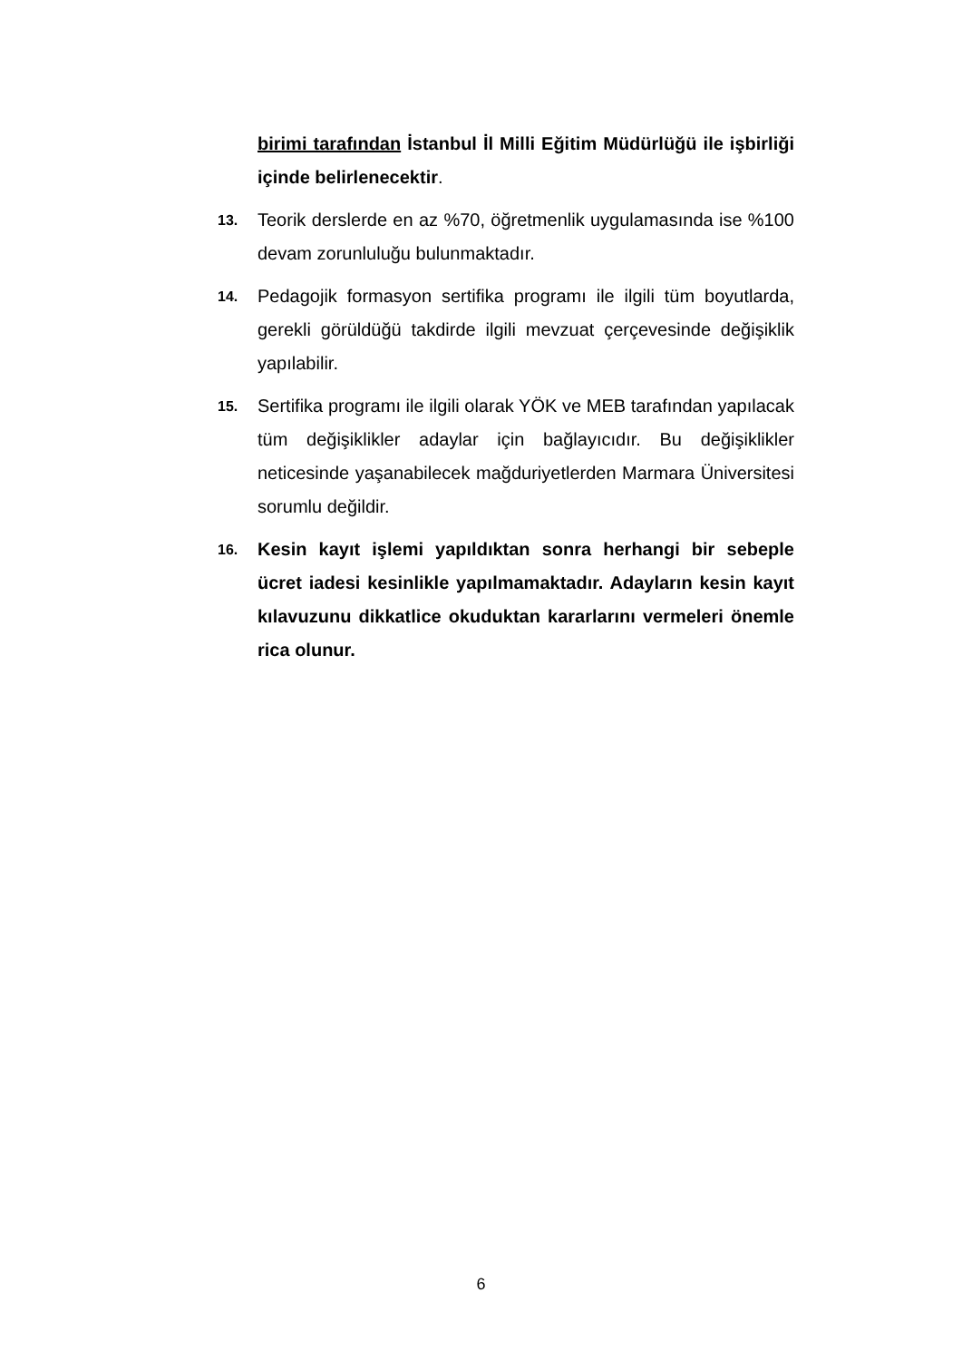birimi tarafından İstanbul İl Milli Eğitim Müdürlüğü ile işbirliği içinde belirlenecektir.
13.
Teorik derslerde en az %70, öğretmenlik uygulamasında ise %100 devam zorunluluğu bulunmaktadır.
14.
Pedagojik formasyon sertifika programı ile ilgili tüm boyutlarda, gerekli görüldüğü takdirde ilgili mevzuat çerçevesinde değişiklik yapılabilir.
15.
Sertifika programı ile ilgili olarak YÖK ve MEB tarafından yapılacak tüm değişiklikler adaylar için bağlayıcıdır. Bu değişiklikler neticesinde yaşanabilecek mağduriyetlerden Marmara Üniversitesi sorumlu değildir.
16.
Kesin kayıt işlemi yapıldıktan sonra herhangi bir sebeple ücret iadesi kesinlikle yapılmamaktadır. Adayların kesin kayıt kılavuzunu dikkatlice okuduktan kararlarını vermeleri önemle rica olunur.
6